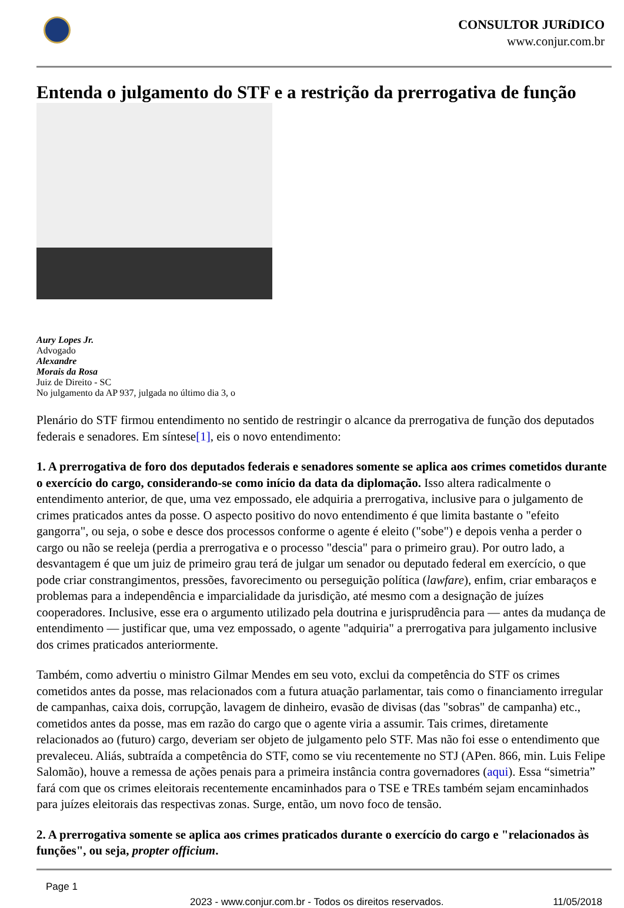CONSULTOR JURíDICO
www.conjur.com.br
Entenda o julgamento do STF e a restrição da prerrogativa de função
Aury Lopes Jr.
Advogado
Alexandre
Morais da Rosa
Juiz de Direito - SC
No julgamento da AP 937, julgada no último dia 3, o
Plenário do STF firmou entendimento no sentido de restringir o alcance da prerrogativa de função dos deputados federais e senadores. Em síntese[1], eis o novo entendimento:
1. A prerrogativa de foro dos deputados federais e senadores somente se aplica aos crimes cometidos durante o exercício do cargo, considerando-se como início da data da diplomação. Isso altera radicalmente o entendimento anterior, de que, uma vez empossado, ele adquiria a prerrogativa, inclusive para o julgamento de crimes praticados antes da posse. O aspecto positivo do novo entendimento é que limita bastante o "efeito gangorra", ou seja, o sobe e desce dos processos conforme o agente é eleito ("sobe") e depois venha a perder o cargo ou não se reeleja (perdia a prerrogativa e o processo "descia" para o primeiro grau). Por outro lado, a desvantagem é que um juiz de primeiro grau terá de julgar um senador ou deputado federal em exercício, o que pode criar constrangimentos, pressões, favorecimento ou perseguição política (lawfare), enfim, criar embaraços e problemas para a independência e imparcialidade da jurisdição, até mesmo com a designação de juízes cooperadores. Inclusive, esse era o argumento utilizado pela doutrina e jurisprudência para — antes da mudança de entendimento — justificar que, uma vez empossado, o agente "adquiria" a prerrogativa para julgamento inclusive dos crimes praticados anteriormente.
Também, como advertiu o ministro Gilmar Mendes em seu voto, exclui da competência do STF os crimes cometidos antes da posse, mas relacionados com a futura atuação parlamentar, tais como o financiamento irregular de campanhas, caixa dois, corrupção, lavagem de dinheiro, evasão de divisas (das "sobras" de campanha) etc., cometidos antes da posse, mas em razão do cargo que o agente viria a assumir. Tais crimes, diretamente relacionados ao (futuro) cargo, deveriam ser objeto de julgamento pelo STF. Mas não foi esse o entendimento que prevaleceu. Aliás, subtraída a competência do STF, como se viu recentemente no STJ (APen. 866, min. Luis Felipe Salomão), houve a remessa de ações penais para a primeira instância contra governadores (aqui). Essa “simetria” fará com que os crimes eleitorais recentemente encaminhados para o TSE e TREs também sejam encaminhados para juízes eleitorais das respectivas zonas. Surge, então, um novo foco de tensão.
2. A prerrogativa somente se aplica aos crimes praticados durante o exercício do cargo e "relacionados às funções", ou seja, propter officium.
Page 1
2023 - www.conjur.com.br - Todos os direitos reservados. 11/05/2018